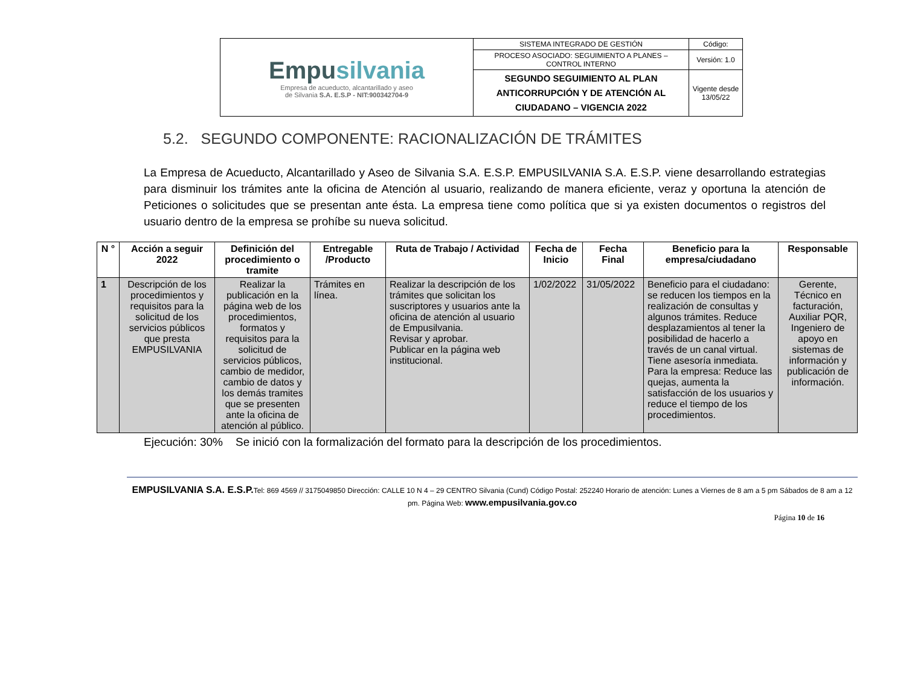| Empu silvania Empresa de acueducto, alcantarillado y aseo de Silvania S.A. E.S.P - NIT:900342704-9 | SISTEMA INTEGRADO DE GESTIÓN | Código: |
| | PROCESO ASOCIADO: SEGUIMIENTO A PLANES – CONTROL INTERNO | Versión: 1.0 |
| | SEGUNDO SEGUIMIENTO AL PLAN ANTICORRUPCIÓN Y DE ATENCIÓN AL CIUDADANO – VIGENCIA 2022 | Vigente desde 13/05/22 |
5.2. SEGUNDO COMPONENTE: RACIONALIZACIÓN DE TRÁMITES
La Empresa de Acueducto, Alcantarillado y Aseo de Silvania S.A. E.S.P. EMPUSILVANIA S.A. E.S.P. viene desarrollando estrategias para disminuir los trámites ante la oficina de Atención al usuario, realizando de manera eficiente, veraz y oportuna la atención de Peticiones o solicitudes que se presentan ante ésta. La empresa tiene como política que si ya existen documentos o registros del usuario dentro de la empresa se prohíbe su nueva solicitud.
| N ° | Acción a seguir 2022 | Definición del procedimiento o tramite | Entregable /Producto | Ruta de Trabajo / Actividad | Fecha de Inicio | Fecha Final | Beneficio para la empresa/ciudadano | Responsable |
| --- | --- | --- | --- | --- | --- | --- | --- | --- |
| 1 | Descripción de los procedimientos y requisitos para la solicitud de los servicios públicos que presta EMPUSILVANIA | Realizar la publicación en la página web de los procedimientos, formatos y requisitos para la solicitud de servicios públicos, cambio de medidor, cambio de datos y los demás tramites que se presenten ante la oficina de atención al público. | Trámites en línea. | Realizar la descripción de los trámites que solicitan los suscriptores y usuarios ante la oficina de atención al usuario de Empusilvania. Revisar y aprobar. Publicar en la página web institucional. | 1/02/2022 | 31/05/2022 | Beneficio para el ciudadano: se reducen los tiempos en la realización de consultas y algunos trámites. Reduce desplazamientos al tener la posibilidad de hacerlo a través de un canal virtual. Tiene asesoría inmediata. Para la empresa: Reduce las quejas, aumenta la satisfacción de los usuarios y reduce el tiempo de los procedimientos. | Gerente, Técnico en facturación, Auxiliar PQR, Ingeniero de apoyo en sistemas de información y publicación de información. |
Ejecución: 30% Se inició con la formalización del formato para la descripción de los procedimientos.
EMPUSILVANIA S.A. E.S.P. Tel: 869 4569 // 3175049850 Dirección: CALLE 10 N 4 – 29 CENTRO Silvania (Cund) Código Postal: 252240 Horario de atención: Lunes a Viernes de 8 am a 5 pm Sábados de 8 am a 12 pm. Página Web: www.empusilvania.gov.co
Página 10 de 16